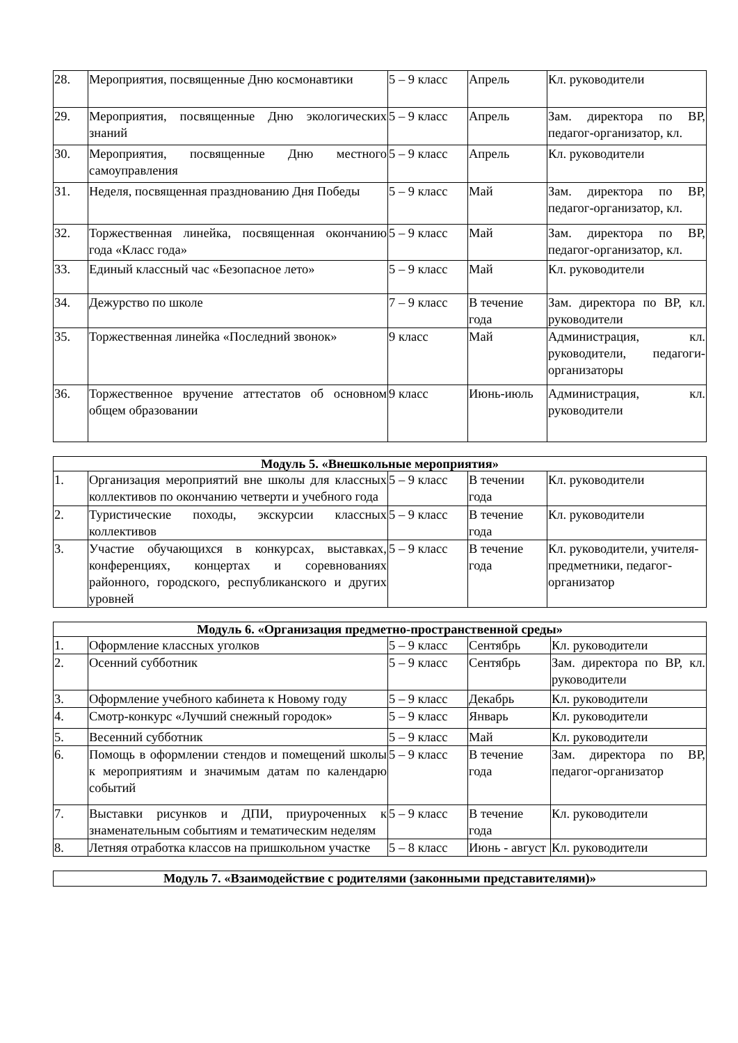| 28. | Мероприятия, посвященные Дню космонавтики | 5 – 9 класс | Апрель | Кл. руководители |
| 29. | Мероприятия, посвященные Дню экологических знаний | 5 – 9 класс | Апрель | Зам. директора по ВР, педагог-организатор, кл. |
| 30. | Мероприятия, посвященные Дню местного самоуправления | 5 – 9 класс | Апрель | Кл. руководители |
| 31. | Неделя, посвященная празднованию Дня Победы | 5 – 9 класс | Май | Зам. директора по ВР, педагог-организатор, кл. |
| 32. | Торжественная линейка, посвященная окончанию года «Класс года» | 5 – 9 класс | Май | Зам. директора по ВР, педагог-организатор, кл. |
| 33. | Единый классный час «Безопасное лето» | 5 – 9 класс | Май | Кл. руководители |
| 34. | Дежурство по школе | 7 – 9 класс | В течение года | Зам. директора по ВР, кл. руководители |
| 35. | Торжественная линейка «Последний звонок» | 9 класс | Май | Администрация, кл. руководители, педагоги-организаторы |
| 36. | Торжественное вручение аттестатов об основном общем образовании | 9 класс | Июнь-июль | Администрация, кл. руководители |
| Модуль 5. «Внешкольные мероприятия» | | | | |
| --- | --- | --- | --- | --- |
| 1. | Организация мероприятий вне школы для классных коллективов по окончанию четверти и учебного года | 5 – 9 класс | В течении года | Кл. руководители |
| 2. | Туристические походы, экскурсии классных коллективов | 5 – 9 класс | В течение года | Кл. руководители |
| 3. | Участие обучающихся в конкурсах, выставках, конференциях, концертах и соревнованиях районного, городского, республиканского и других уровней | 5 – 9 класс | В течение года | Кл. руководители, учителя-предметники, педагог-организатор |
| Модуль 6. «Организация предметно-пространственной среды» | | | | |
| --- | --- | --- | --- | --- |
| 1. | Оформление классных уголков | 5 – 9 класс | Сентябрь | Кл. руководители |
| 2. | Осенний субботник | 5 – 9 класс | Сентябрь | Зам. директора по ВР, кл. руководители |
| 3. | Оформление учебного кабинета к Новому году | 5 – 9 класс | Декабрь | Кл. руководители |
| 4. | Смотр-конкурс «Лучший снежный городок» | 5 – 9 класс | Январь | Кл. руководители |
| 5. | Весенний субботник | 5 – 9 класс | Май | Кл. руководители |
| 6. | Помощь в оформлении стендов и помещений школы к мероприятиям и значимым датам по календарю событий | 5 – 9 класс | В течение года | Зам. директора по ВР, педагог-организатор |
| 7. | Выставки рисунков и ДПИ, приуроченных к знаменательным событиям и тематическим неделям | 5 – 9 класс | В течение года | Кл. руководители |
| 8. | Летняя отработка классов на пришкольном участке | 5 – 8 класс | Июнь - август | Кл. руководители |
| Модуль 7. «Взаимодействие с родителями (законными представителями)» |
| --- |